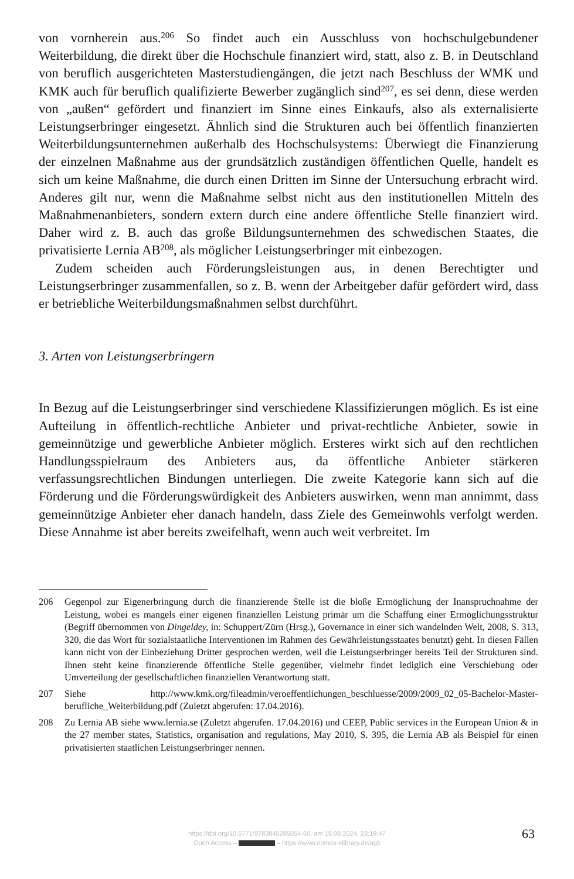von vornherein aus.<sup>206</sup> So findet auch ein Ausschluss von hochschulgebundener Weiterbildung, die direkt über die Hochschule finanziert wird, statt, also z. B. in Deutschland von beruflich ausgerichteten Masterstudiengängen, die jetzt nach Beschluss der WMK und KMK auch für beruflich qualifizierte Bewerber zugänglich sind<sup>207</sup>, es sei denn, diese werden von „außen“ gefördert und finanziert im Sinne eines Einkaufs, also als externalisierte Leistungserbringer eingesetzt. Ähnlich sind die Strukturen auch bei öffentlich finanzierten Weiterbildungsunternehmen außerhalb des Hochschulsystems: Überwiegt die Finanzierung der einzelnen Maßnahme aus der grundsätzlich zuständigen öffentlichen Quelle, handelt es sich um keine Maßnahme, die durch einen Dritten im Sinne der Untersuchung erbracht wird. Anderes gilt nur, wenn die Maßnahme selbst nicht aus den institutionellen Mitteln des Maßnahmenanbieters, sondern extern durch eine andere öffentliche Stelle finanziert wird. Daher wird z. B. auch das große Bildungsunternehmen des schwedischen Staates, die privatisierte Lernia AB<sup>208</sup>, als möglicher Leistungserbringer mit einbezogen.
Zudem scheiden auch Förderungsleistungen aus, in denen Berechtigter und Leistungserbringer zusammenfallen, so z. B. wenn der Arbeitgeber dafür gefördert wird, dass er betriebliche Weiterbildungsmaßnahmen selbst durchführt.
3. Arten von Leistungserbringern
In Bezug auf die Leistungserbringer sind verschiedene Klassifizierungen möglich. Es ist eine Aufteilung in öffentlich-rechtliche Anbieter und privat-rechtliche Anbieter, sowie in gemeinnützige und gewerbliche Anbieter möglich. Ersteres wirkt sich auf den rechtlichen Handlungsspielraum des Anbieters aus, da öffentliche Anbieter stärkeren verfassungsrechtlichen Bindungen unterliegen. Die zweite Kategorie kann sich auf die Förderung und die Förderungswürdigkeit des Anbieters auswirken, wenn man annimmt, dass gemeinnützige Anbieter eher danach handeln, dass Ziele des Gemeinwohls verfolgt werden. Diese Annahme ist aber bereits zweifelhaft, wenn auch weit verbreitet. Im
206 Gegenpol zur Eigenerbringung durch die finanzierende Stelle ist die bloße Ermöglichung der Inanspruchnahme der Leistung, wobei es mangels einer eigenen finanziellen Leistung primär um die Schaffung einer Ermöglichungsstruktur (Begriff übernommen von Dingeldey, in: Schuppert/Zürn (Hrsg.), Governance in einer sich wandelnden Welt, 2008, S. 313, 320, die das Wort für sozialstaatliche Interventionen im Rahmen des Gewährleistungsstaates benutzt) geht. In diesen Fällen kann nicht von der Einbeziehung Dritter gesprochen werden, weil die Leistungserbringer bereits Teil der Strukturen sind. Ihnen steht keine finanzierende öffentliche Stelle gegenüber, vielmehr findet lediglich eine Verschiebung oder Umverteilung der gesellschaftlichen finanziellen Verantwortung statt.
207 Siehe http://www.kmk.org/fileadmin/veroeffentlichungen_beschluesse/2009/2009_02_05-Bachelor-Master-berufliche_Weiterbildung.pdf (Zuletzt abgerufen: 17.04.2016).
208 Zu Lernia AB siehe www.lernia.se (Zuletzt abgerufen. 17.04.2016) und CEEP, Public services in the European Union & in the 27 member states, Statistics, organisation and regulations, May 2010, S. 395, die Lernia AB als Beispiel für einen privatisierten staatlichen Leistungserbringer nennen.
https://doi.org/10.5771/9783845285054-60, am 19.09.2024, 23:19:47
Open Access – – https://www.nomos-elibrary.de/agb
63